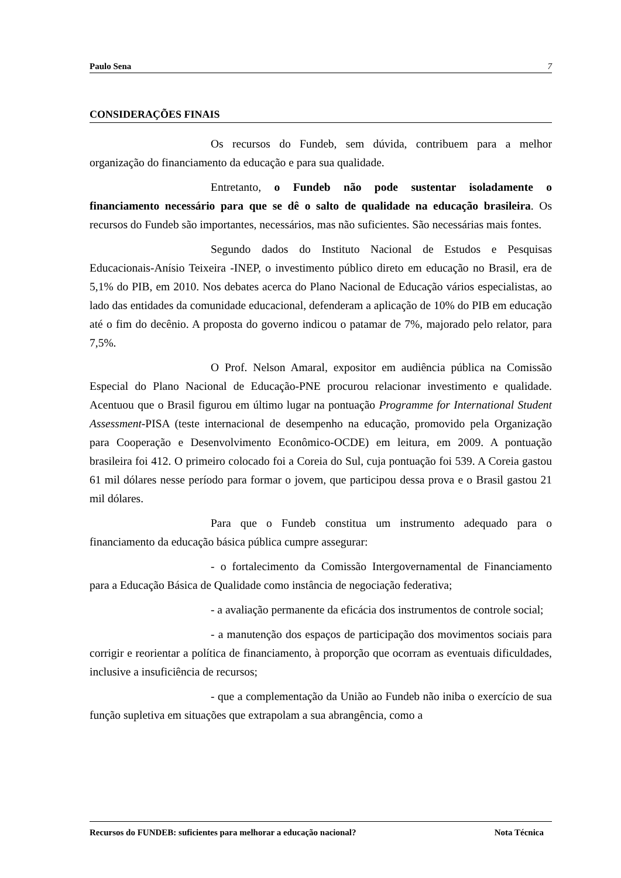Paulo Sena 7
CONSIDERAÇÕES FINAIS
Os recursos do Fundeb, sem dúvida, contribuem para a melhor organização do financiamento da educação e para sua qualidade.
Entretanto, o Fundeb não pode sustentar isoladamente o financiamento necessário para que se dê o salto de qualidade na educação brasileira. Os recursos do Fundeb são importantes, necessários, mas não suficientes. São necessárias mais fontes.
Segundo dados do Instituto Nacional de Estudos e Pesquisas Educacionais-Anísio Teixeira -INEP, o investimento público direto em educação no Brasil, era de 5,1% do PIB, em 2010. Nos debates acerca do Plano Nacional de Educação vários especialistas, ao lado das entidades da comunidade educacional, defenderam a aplicação de 10% do PIB em educação até o fim do decênio. A proposta do governo indicou o patamar de 7%, majorado pelo relator, para 7,5%.
O Prof. Nelson Amaral, expositor em audiência pública na Comissão Especial do Plano Nacional de Educação-PNE procurou relacionar investimento e qualidade. Acentuou que o Brasil figurou em último lugar na pontuação Programme for International Student Assessment-PISA (teste internacional de desempenho na educação, promovido pela Organização para Cooperação e Desenvolvimento Econômico-OCDE) em leitura, em 2009. A pontuação brasileira foi 412. O primeiro colocado foi a Coreia do Sul, cuja pontuação foi 539. A Coreia gastou 61 mil dólares nesse período para formar o jovem, que participou dessa prova e o Brasil gastou 21 mil dólares.
Para que o Fundeb constitua um instrumento adequado para o financiamento da educação básica pública cumpre assegurar:
- o fortalecimento da Comissão Intergovernamental de Financiamento para a Educação Básica de Qualidade como instância de negociação federativa;
- a avaliação permanente da eficácia dos instrumentos de controle social;
- a manutenção dos espaços de participação dos movimentos sociais para corrigir e reorientar a política de financiamento, à proporção que ocorram as eventuais dificuldades, inclusive a insuficiência de recursos;
- que a complementação da União ao Fundeb não iniba o exercício de sua função supletiva em situações que extrapolam a sua abrangência, como a
Recursos do FUNDEB: suficientes para melhorar a educação nacional? Nota Técnica